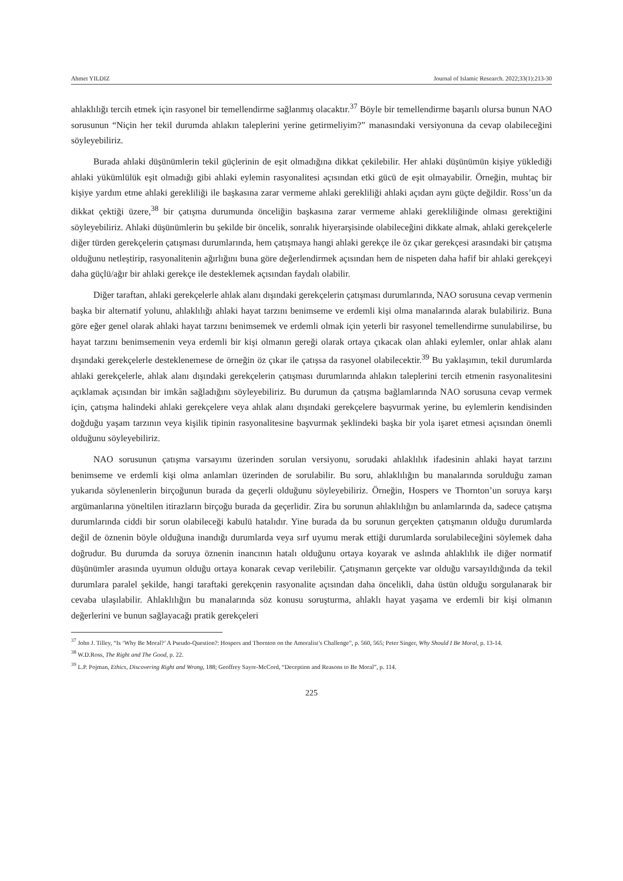Ahmet YILDIZ Journal of Islamic Research. 2022;33(1):213-30
ahlaklılığı tercih etmek için rasyonel bir temellendirme sağlanmış olacaktır.<sup>37</sup> Böyle bir temellendirme başarılı olursa bunun NAO sorusunun “Niçin her tekil durumda ahlakın taleplerini yerine getirmeliyim?” manasındaki versiyonuna da cevap olabileceğini söyleyebiliriz.
Burada ahlaki düşünümlerin tekil güçlerinin de eşit olmadığına dikkat çekilebilir. Her ahlaki düşünümün kişiye yüklediği ahlaki yükümlülük eşit olmadığı gibi ahlaki eylemin rasyonalitesi açısından etki gücü de eşit olmayabilir. Örneğin, muhtaç bir kişiye yardım etme ahlaki gerekliliği ile başkasına zarar vermeme ahlaki gerekliliği ahlaki açıdan aynı güçte değildir. Ross’un da dikkat çektiği üzere,<sup>38</sup> bir çatışma durumunda önceliğin başkasına zarar vermeme ahlaki gerekliliğinde olması gerektiğini söyleyebiliriz. Ahlaki düşünümlerin bu şekilde bir öncelik, sonralık hiyerarşisinde olabileceğini dikkate almak, ahlaki gerekçelerle diğer türden gerekçelerin çatışması durumlarında, hem çatışmaya hangi ahlaki gerekçe ile öz çıkar gerekçesi arasındaki bir çatışma olduğunu netleştirip, rasyonalitenin ağırlığını buna göre değerlendirmek açısından hem de nispeten daha hafif bir ahlaki gerekçeyi daha güçlü/ağır bir ahlaki gerekçe ile desteklemek açısından faydalı olabilir.
Diğer taraftan, ahlaki gerekçelerle ahlak alanı dışındaki gerekçelerin çatışması durumlarında, NAO sorusuna cevap vermenin başka bir alternatif yolunu, ahlaklılığı ahlaki hayat tarzını benimseme ve erdemli kişi olma manalarında alarak bulabiliriz. Buna göre eğer genel olarak ahlaki hayat tarzını benimsemek ve erdemli olmak için yeterli bir rasyonel temellendirme sunulabilirse, bu hayat tarzını benimsemenin veya erdemli bir kişi olmanın gereği olarak ortaya çıkacak olan ahlaki eylemler, onlar ahlak alanı dışındaki gerekçelerle desteklenemese de örneğin öz çıkar ile çatışsa da rasyonel olabilecektir.<sup>39</sup> Bu yaklaşımın, tekil durumlarda ahlaki gerekçelerle, ahlak alanı dışındaki gerekçelerin çatışması durumlarında ahlakın taleplerini tercih etmenin rasyonalitesini açıklamak açısından bir imkân sağladığını söyleyebiliriz. Bu durumun da çatışma bağlamlarında NAO sorusuna cevap vermek için, çatışma halindeki ahlaki gerekçelere veya ahlak alanı dışındaki gerekçelere başvurmak yerine, bu eylemlerin kendisinden doğduğu yaşam tarzının veya kişilik tipinin rasyonalitesine başvurmak şeklindeki başka bir yola işaret etmesi açısından önemli olduğunu söyleyebiliriz.
NAO sorusunun çatışma varsayımı üzerinden sorulan versiyonu, sorudaki ahlaklılık ifadesinin ahlaki hayat tarzını benimseme ve erdemli kişi olma anlamları üzerinden de sorulabilir. Bu soru, ahlaklılığın bu manalarında sorulduğu zaman yukarıda söylenenlerin birçoğunun burada da geçerli olduğunu söyleyebiliriz. Örneğin, Hospers ve Thornton’un soruya karşı argümanlarına yöneltilen itirazların birçoğu burada da geçerlidir. Zira bu sorunun ahlaklılığın bu anlamlarında da, sadece çatışma durumlarında ciddi bir sorun olabileceği kabulü hatalıdır. Yine burada da bu sorunun gerçekten çatışmanın olduğu durumlarda değil de öznenin böyle olduğuna inandığı durumlarda veya sırf uyumu merak ettiği durumlarda sorulabileceğini söylemek daha doğrudur. Bu durumda da soruya öznenin inancının hatalı olduğunu ortaya koyarak ve aslında ahlaklılık ile diğer normatif düşünümler arasında uyumun olduğu ortaya konarak cevap verilebilir. Çatışmanın gerçekte var olduğu varsayıldığında da tekil durumlara paralel şekilde, hangi taraftaki gerekçenin rasyonalite açısından daha öncelikli, daha üstün olduğu sorgulanarak bir cevaba ulaşılabilir. Ahlaklılığın bu manalarında söz konusu soruşturma, ahlaklı hayat yaşama ve erdemli bir kişi olmanın değerlerini ve bunun sağlayacağı pratik gerekçeleri
<sup>37</sup> John J. Tilley, “Is ‘Why Be Moral?’ A Pseudo-Question?: Hospers and Thornton on the Amoralist’s Challenge”, p. 560, 565; Peter Singer, Why Should I Be Moral, p. 13-14.
<sup>38</sup> W.D.Ross, The Right and The Good, p. 22.
<sup>39</sup> L.P. Pojman, Ethics, Discovering Right and Wrong, 188; Geoffrey Sayre-McCord, “Deception and Reasons to Be Moral”, p. 114.
225